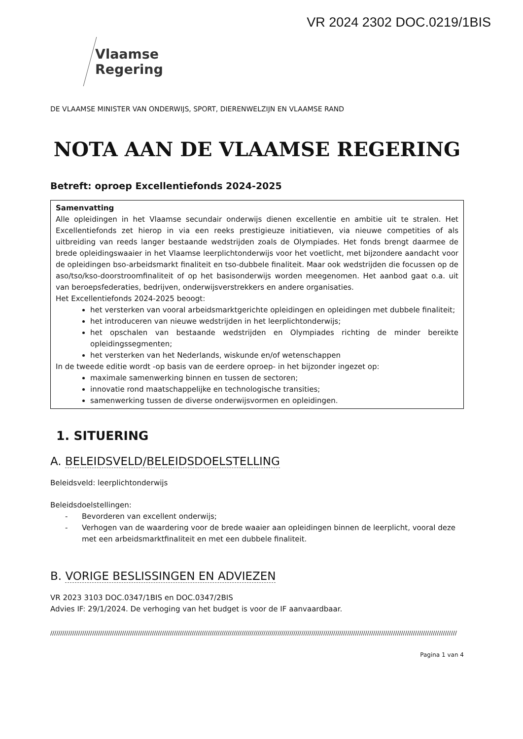VR 2024 2302 DOC.0219/1BIS
Vlaamse
Regering
DE VLAAMSE MINISTER VAN ONDERWIJS, SPORT, DIERENWELZIJN EN VLAAMSE RAND
NOTA AAN DE VLAAMSE REGERING
Betreft: oproep Excellentiefonds 2024-2025
Samenvatting
Alle opleidingen in het Vlaamse secundair onderwijs dienen excellentie en ambitie uit te stralen. Het Excellentiefonds zet hierop in via een reeks prestigieuze initiatieven, via nieuwe competities of als uitbreiding van reeds langer bestaande wedstrijden zoals de Olympiades. Het fonds brengt daarmee de brede opleidingswaaier in het Vlaamse leerplichtonderwijs voor het voetlicht, met bijzondere aandacht voor de opleidingen bso-arbeidsmarkt finaliteit en tso-dubbele finaliteit. Maar ook wedstrijden die focussen op de aso/tso/kso-doorstroomfinaliteit of op het basisonderwijs worden meegenomen. Het aanbod gaat o.a. uit van beroepsfederaties, bedrijven, onderwijsverstrekkers en andere organisaties.
Het Excellentiefonds 2024-2025 beoogt:
het versterken van vooral arbeidsmarktgerichte opleidingen en opleidingen met dubbele finaliteit;
het introduceren van nieuwe wedstrijden in het leerplichtonderwijs;
het opschalen van bestaande wedstrijden en Olympiades richting de minder bereikte opleidingssegmenten;
het versterken van het Nederlands, wiskunde en/of wetenschappen
In de tweede editie wordt -op basis van de eerdere oproep- in het bijzonder ingezet op:
maximale samenwerking binnen en tussen de sectoren;
innovatie rond maatschappelijke en technologische transities;
samenwerking tussen de diverse onderwijsvormen en opleidingen.
1. SITUERING
A. BELEIDSVELD/BELEIDSDOELSTELLING
Beleidsveld: leerplichtonderwijs
Beleidsdoelstellingen:
- Bevorderen van excellent onderwijs;
- Verhogen van de waardering voor de brede waaier aan opleidingen binnen de leerplicht, vooral deze met een arbeidsmarktfinaliteit en met een dubbele finaliteit.
B. VORIGE BESLISSINGEN EN ADVIEZEN
VR 2023 3103 DOC.0347/1BIS en DOC.0347/2BIS
Advies IF: 29/1/2024. De verhoging van het budget is voor de IF aanvaardbaar.
////////////////////////////////////////////////////////////////////////////////////////////////////////////////////////////////////////////////////////////////////////////////////////////////////////////
Pagina 1 van 4